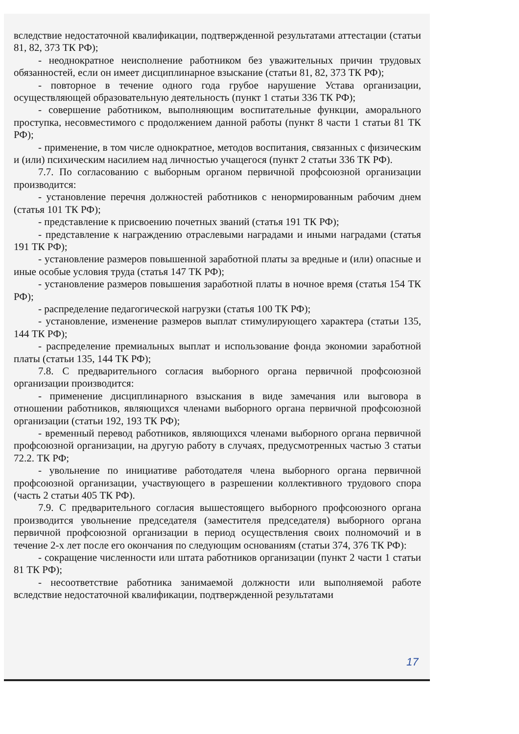вследствие недостаточной квалификации, подтвержденной результатами аттестации (статьи 81, 82, 373 ТК РФ);
- неоднократное неисполнение работником без уважительных причин трудовых обязанностей, если он имеет дисциплинарное взыскание (статьи 81, 82, 373 ТК РФ);
- повторное в течение одного года грубое нарушение Устава организации, осуществляющей образовательную деятельность (пункт 1 статьи 336 ТК РФ);
- совершение работником, выполняющим воспитательные функции, аморального проступка, несовместимого с продолжением данной работы (пункт 8 части 1 статьи 81 ТК РФ);
- применение, в том числе однократное, методов воспитания, связанных с физическим и (или) психическим насилием над личностью учащегося (пункт 2 статьи 336 ТК РФ).
7.7. По согласованию с выборным органом первичной профсоюзной организации производится:
- установление перечня должностей работников с ненормированным рабочим днем (статья 101 ТК РФ);
- представление к присвоению почетных званий (статья 191 ТК РФ);
- представление к награждению отраслевыми наградами и иными наградами (статья 191 ТК РФ);
- установление размеров повышенной заработной платы за вредные и (или) опасные и иные особые условия труда (статья 147 ТК РФ);
- установление размеров повышения заработной платы в ночное время (статья 154 ТК РФ);
- распределение педагогической нагрузки (статья 100 ТК РФ);
- установление, изменение размеров выплат стимулирующего характера (статьи 135, 144 ТК РФ);
- распределение премиальных выплат и использование фонда экономии заработной платы (статьи 135, 144 ТК РФ);
7.8. С предварительного согласия выборного органа первичной профсоюзной организации производится:
- применение дисциплинарного взыскания в виде замечания или выговора в отношении работников, являющихся членами выборного органа первичной профсоюзной организации (статьи 192, 193 ТК РФ);
- временный перевод работников, являющихся членами выборного органа первичной профсоюзной организации, на другую работу в случаях, предусмотренных частью 3 статьи 72.2. ТК РФ;
- увольнение по инициативе работодателя члена выборного органа первичной профсоюзной организации, участвующего в разрешении коллективного трудового спора (часть 2 статьи 405 ТК РФ).
7.9. С предварительного согласия вышестоящего выборного профсоюзного органа производится увольнение председателя (заместителя председателя) выборного органа первичной профсоюзной организации в период осуществления своих полномочий и в течение 2-х лет после его окончания по следующим основаниям (статьи 374, 376 ТК РФ):
- сокращение численности или штата работников организации (пункт 2 части 1 статьи 81 ТК РФ);
- несоответствие работника занимаемой должности или выполняемой работе вследствие недостаточной квалификации, подтвержденной результатами
17